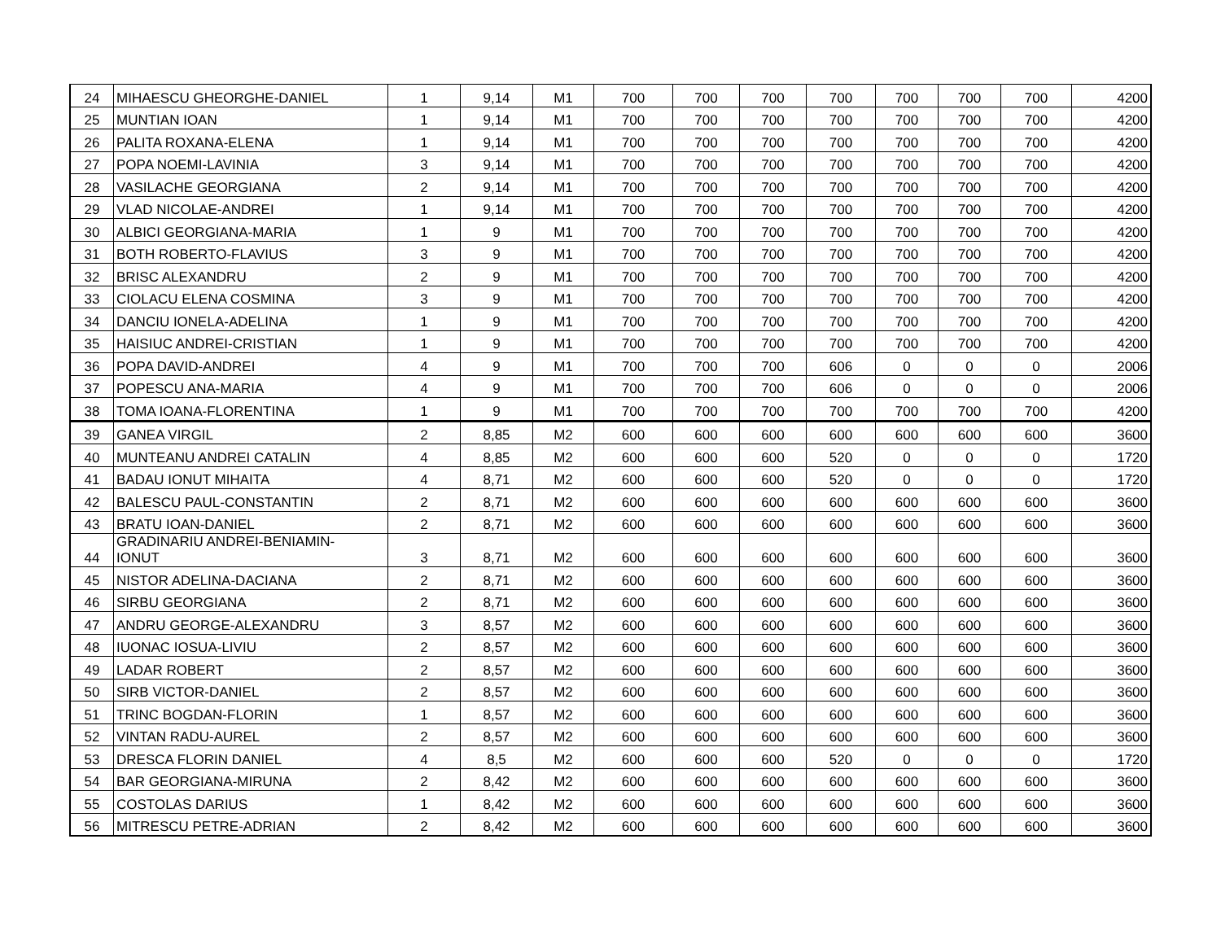| 24 | MIHAESCU GHEORGHE-DANIEL | 1 | 9,14 | M1 | 700 | 700 | 700 | 700 | 700 | 700 | 700 | 4200 |
| 25 | MUNTIAN IOAN | 1 | 9,14 | M1 | 700 | 700 | 700 | 700 | 700 | 700 | 700 | 4200 |
| 26 | PALITA ROXANA-ELENA | 1 | 9,14 | M1 | 700 | 700 | 700 | 700 | 700 | 700 | 700 | 4200 |
| 27 | POPA NOEMI-LAVINIA | 3 | 9,14 | M1 | 700 | 700 | 700 | 700 | 700 | 700 | 700 | 4200 |
| 28 | VASILACHE GEORGIANA | 2 | 9,14 | M1 | 700 | 700 | 700 | 700 | 700 | 700 | 700 | 4200 |
| 29 | VLAD NICOLAE-ANDREI | 1 | 9,14 | M1 | 700 | 700 | 700 | 700 | 700 | 700 | 700 | 4200 |
| 30 | ALBICI GEORGIANA-MARIA | 1 | 9 | M1 | 700 | 700 | 700 | 700 | 700 | 700 | 700 | 4200 |
| 31 | BOTH ROBERTO-FLAVIUS | 3 | 9 | M1 | 700 | 700 | 700 | 700 | 700 | 700 | 700 | 4200 |
| 32 | BRISC ALEXANDRU | 2 | 9 | M1 | 700 | 700 | 700 | 700 | 700 | 700 | 700 | 4200 |
| 33 | CIOLACU ELENA COSMINA | 3 | 9 | M1 | 700 | 700 | 700 | 700 | 700 | 700 | 700 | 4200 |
| 34 | DANCIU IONELA-ADELINA | 1 | 9 | M1 | 700 | 700 | 700 | 700 | 700 | 700 | 700 | 4200 |
| 35 | HAISIUC ANDREI-CRISTIAN | 1 | 9 | M1 | 700 | 700 | 700 | 700 | 700 | 700 | 700 | 4200 |
| 36 | POPA DAVID-ANDREI | 4 | 9 | M1 | 700 | 700 | 700 | 606 | 0 | 0 | 0 | 2006 |
| 37 | POPESCU ANA-MARIA | 4 | 9 | M1 | 700 | 700 | 700 | 606 | 0 | 0 | 0 | 2006 |
| 38 | TOMA IOANA-FLORENTINA | 1 | 9 | M1 | 700 | 700 | 700 | 700 | 700 | 700 | 700 | 4200 |
| 39 | GANEA VIRGIL | 2 | 8,85 | M2 | 600 | 600 | 600 | 600 | 600 | 600 | 600 | 3600 |
| 40 | MUNTEANU ANDREI CATALIN | 4 | 8,85 | M2 | 600 | 600 | 600 | 520 | 0 | 0 | 0 | 1720 |
| 41 | BADAU IONUT MIHAITA | 4 | 8,71 | M2 | 600 | 600 | 600 | 520 | 0 | 0 | 0 | 1720 |
| 42 | BALESCU PAUL-CONSTANTIN | 2 | 8,71 | M2 | 600 | 600 | 600 | 600 | 600 | 600 | 600 | 3600 |
| 43 | BRATU IOAN-DANIEL | 2 | 8,71 | M2 | 600 | 600 | 600 | 600 | 600 | 600 | 600 | 3600 |
| 44 | GRADINARIU ANDREI-BENIAMIN- IONUT | 3 | 8,71 | M2 | 600 | 600 | 600 | 600 | 600 | 600 | 600 | 3600 |
| 45 | NISTOR ADELINA-DACIANA | 2 | 8,71 | M2 | 600 | 600 | 600 | 600 | 600 | 600 | 600 | 3600 |
| 46 | SIRBU GEORGIANA | 2 | 8,71 | M2 | 600 | 600 | 600 | 600 | 600 | 600 | 600 | 3600 |
| 47 | ANDRU GEORGE-ALEXANDRU | 3 | 8,57 | M2 | 600 | 600 | 600 | 600 | 600 | 600 | 600 | 3600 |
| 48 | IUONAC IOSUA-LIVIU | 2 | 8,57 | M2 | 600 | 600 | 600 | 600 | 600 | 600 | 600 | 3600 |
| 49 | LADAR ROBERT | 2 | 8,57 | M2 | 600 | 600 | 600 | 600 | 600 | 600 | 600 | 3600 |
| 50 | SIRB VICTOR-DANIEL | 2 | 8,57 | M2 | 600 | 600 | 600 | 600 | 600 | 600 | 600 | 3600 |
| 51 | TRINC BOGDAN-FLORIN | 1 | 8,57 | M2 | 600 | 600 | 600 | 600 | 600 | 600 | 600 | 3600 |
| 52 | VINTAN RADU-AUREL | 2 | 8,57 | M2 | 600 | 600 | 600 | 600 | 600 | 600 | 600 | 3600 |
| 53 | DRESCA FLORIN DANIEL | 4 | 8,5 | M2 | 600 | 600 | 600 | 520 | 0 | 0 | 0 | 1720 |
| 54 | BAR GEORGIANA-MIRUNA | 2 | 8,42 | M2 | 600 | 600 | 600 | 600 | 600 | 600 | 600 | 3600 |
| 55 | COSTOLAS DARIUS | 1 | 8,42 | M2 | 600 | 600 | 600 | 600 | 600 | 600 | 600 | 3600 |
| 56 | MITRESCU PETRE-ADRIAN | 2 | 8,42 | M2 | 600 | 600 | 600 | 600 | 600 | 600 | 600 | 3600 |